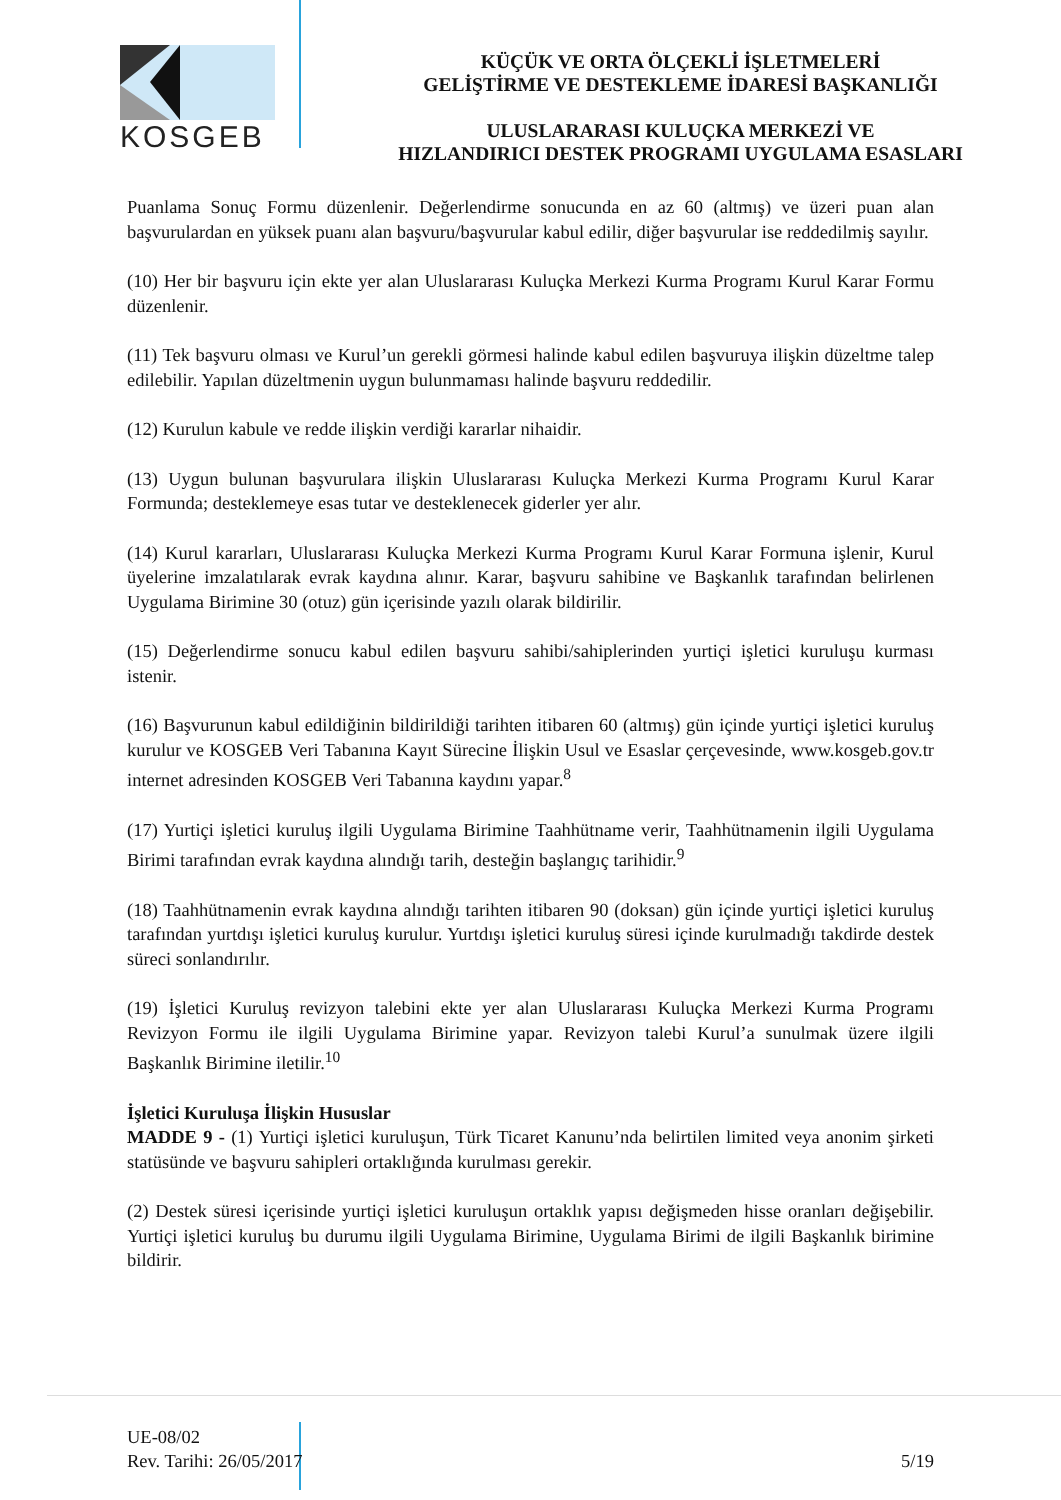KOSGEB
KÜÇÜK VE ORTA ÖLÇEKLİ İŞLETMELERİ
GELİŞTİRME VE DESTEKLEME İDARESİ BAŞKANLIĞI
ULUSLARARASI KULUÇKA MERKEZİ VE
HIZLANDIRICI DESTEK PROGRAMI UYGULAMA ESASLARI
Puanlama Sonuç Formu düzenlenir. Değerlendirme sonucunda en az 60 (altmış) ve üzeri puan alan başvurulardan en yüksek puanı alan başvuru/başvurular kabul edilir, diğer başvurular ise reddedilmiş sayılır.
(10) Her bir başvuru için ekte yer alan Uluslararası Kuluçka Merkezi Kurma Programı Kurul Karar Formu düzenlenir.
(11) Tek başvuru olması ve Kurul’un gerekli görmesi halinde kabul edilen başvuruya ilişkin düzeltme talep edilebilir. Yapılan düzeltmenin uygun bulunmaması halinde başvuru reddedilir.
(12) Kurulun kabule ve redde ilişkin verdiği kararlar nihaidir.
(13) Uygun bulunan başvurulara ilişkin Uluslararası Kuluçka Merkezi Kurma Programı Kurul Karar Formunda; desteklemeye esas tutar ve desteklenecek giderler yer alır.
(14) Kurul kararları, Uluslararası Kuluçka Merkezi Kurma Programı Kurul Karar Formuna işlenir, Kurul üyelerine imzalatılarak evrak kaydına alınır. Karar, başvuru sahibine ve Başkanlık tarafından belirlenen Uygulama Birimine 30 (otuz) gün içerisinde yazılı olarak bildirilir.
(15) Değerlendirme sonucu kabul edilen başvuru sahibi/sahiplerinden yurtiçi işletici kuruluşu kurması istenir.
(16) Başvurunun kabul edildiğinin bildirildiği tarihten itibaren 60 (altmış) gün içinde yurtiçi işletici kuruluş kurulur ve KOSGEB Veri Tabanına Kayıt Sürecine İlişkin Usul ve Esaslar çerçevesinde, www.kosgeb.gov.tr internet adresinden KOSGEB Veri Tabanına kaydını yapar.<sup>8</sup>
(17) Yurtiçi işletici kuruluş ilgili Uygulama Birimine Taahhütname verir, Taahhütnamenin ilgili Uygulama Birimi tarafından evrak kaydına alındığı tarih, desteğin başlangıç tarihidir.<sup>9</sup>
(18) Taahhütnamenin evrak kaydına alındığı tarihten itibaren 90 (doksan) gün içinde yurtiçi işletici kuruluş tarafından yurtdışı işletici kuruluş kurulur. Yurtdışı işletici kuruluş süresi içinde kurulmadığı takdirde destek süreci sonlandırılır.
(19) İşletici Kuruluş revizyon talebini ekte yer alan Uluslararası Kuluçka Merkezi Kurma Programı Revizyon Formu ile ilgili Uygulama Birimine yapar. Revizyon talebi Kurul’a sunulmak üzere ilgili Başkanlık Birimine iletilir.<sup>10</sup>
İşletici Kuruluşa İlişkin Hususlar
MADDE 9 - (1) Yurtiçi işletici kuruluşun, Türk Ticaret Kanunu’nda belirtilen limited veya anonim şirketi statüsünde ve başvuru sahipleri ortaklığında kurulması gerekir.
(2) Destek süresi içerisinde yurtiçi işletici kuruluşun ortaklık yapısı değişmeden hisse oranları değişebilir. Yurtiçi işletici kuruluş bu durumu ilgili Uygulama Birimine, Uygulama Birimi de ilgili Başkanlık birimine bildirir.
UE-08/02
Rev. Tarihi: 26/05/2017
5/19